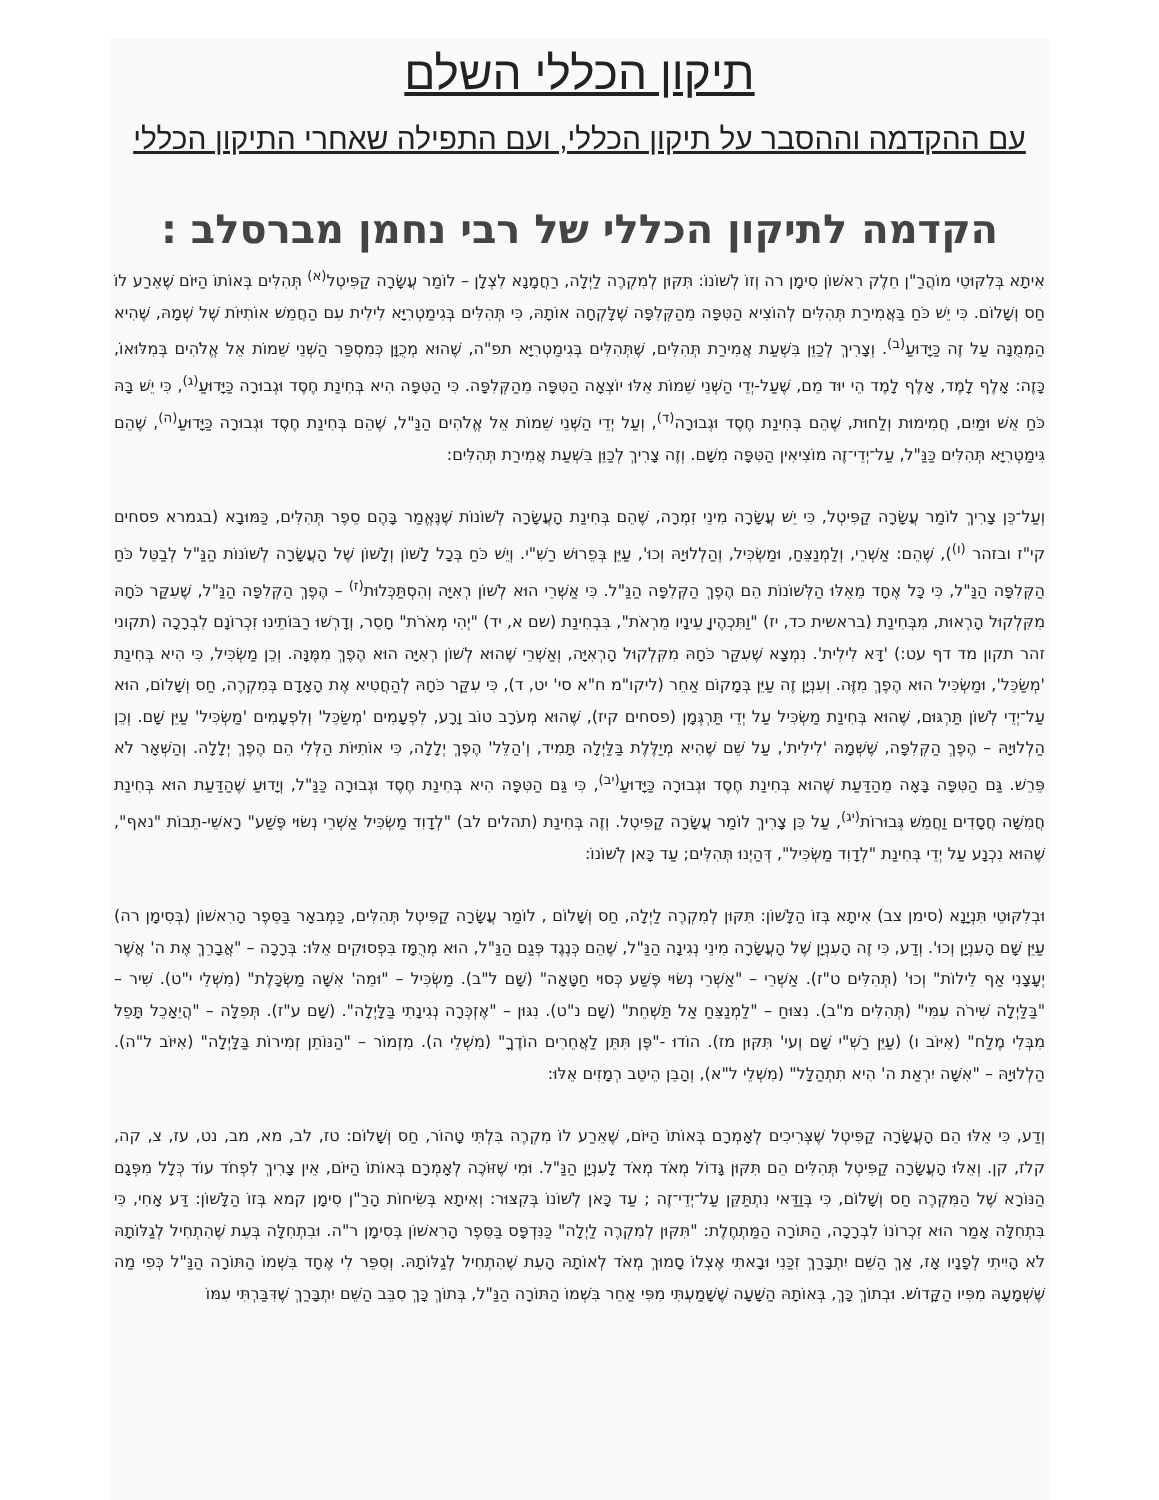תיקון הכללי השלם
עם ההקדמה וההסבר על תיקון הכללי, ועם התפילה שאחרי התיקון הכללי
הקדמה לתיקון הכללי של רבי נחמן מברסלב :
אִיתָא בְּלִקּוּטֵי מוֹהֲרַ"ן חֵלֶק רִאשׁוֹן סִימָן רה וְזוֹ לְשׁוֹנוֹ: תִּקּוּן לְמִקְרֶה לַיְלָה, רַחֲמָנָא לִצְלָן – לוֹמַר עֲשָׂרָה קַפִּיטְל<sup>(א)</sup> תְּהִלִּים בְּאוֹתוֹ הַיּוֹם שֶׁאֵרַע לוֹ חַס וְשָׁלוֹם. כִּי יֵשׁ כֹּחַ בַּאֲמִירַת תְּהִלִּים לְהוֹצִיא הַטִּפָּה מֵהַקְּלִפָּה שֶׁלָּקְחָה אוֹתָהּ, כִּי תְּהִלִּים בְּגִימַטְרִיָּא לִילִית עִם הַחֲמֵשׁ אוֹתִיּוֹת שֶׁל שְׁמָהּ, שֶׁהִיא הַמְמֻנָּה עַל זֶה כַּיָּדוּעַ<sup>(ב)</sup>. וְצָרִיךְ לְכַוֵּן בִּשְׁעַת אֲמִירַת תְּהִלִּים, שֶׁתְּהִלִּים בְּגִימַטְרִיָּא תפ"ה, שֶׁהוּא מְכֻוָּן כְּמִסְפַּר הַשְּׁנֵי שֵׁמוֹת אֵל אֱלֹהִים בְּמִלּוּאוֹ, כָּזֶה: אָלֶף לָמֶד, אָלֶף לָמֶד הֵי יוּד מֵם, שֶׁעַל-יְדֵי הַשְּׁנֵי שֵׁמוֹת אֵלּוּ יוֹצְאָה הַטִּפָּה מֵהַקְּלִפָּה. כִּי הַטִּפָּה הִיא בְּחִינַת חֶסֶד וּגְבוּרָה כַּיָּדוּעַ<sup>(ג)</sup>, כִּי יֵשׁ בָּהּ כֹּחַ אֵשׁ וּמַיִם, חֲמִימוּת וְלַחוּת, שֶׁהֵם בְּחִינַת חֶסֶד וּגְבוּרָה<sup>(ד)</sup>, וְעַל יְדֵי הַשְּׁנֵי שֵׁמוֹת אֵל אֱלֹהִים הַנַּ"ל, שֶׁהֵם בְּחִינַת חֶסֶד וּגְבוּרָה כַּיָּדוּעַ<sup>(ה)</sup>, שֶׁהֵם גִּימַטְרִיָּא תְּהִלִּים כַּנַּ"ל, עַל־יְדֵי־זֶה מוֹצִיאִין הַטִּפָּה מִשָּׁם. וְזֶה צָרִיךְ לְכַוֵּן בִּשְׁעַת אֲמִירַת תְּהִלִּים:
וְעַל־כֵּן צָרִיךְ לוֹמַר עֲשָׂרָה קַפִּיטְל, כִּי יֵשׁ עֲשָׂרָה מִינֵי זִמְרָה, שֶׁהֵם בְּחִינַת הָעֲשָׂרָה לְשׁוֹנוֹת שֶׁנֶּאֱמַר בָּהֶם סֵפֶר תְּהִלִּים, כַּמּוּבָא (בגמרא פסחים קי"ז ובזהר <sup>(ו)</sup>), שֶׁהֵם: אַשְׁרֵי, וְלַמְנַצֵּחַ, וּמַשְׂכִּיל, וְהַלְלוּיָהּ וְכוּ', עַיֵּן בְּפֵרוּשׁ רַשִׁ"י. וְיֵשׁ כֹּחַ בְּכָל לָשׁוֹן וְלָשׁוֹן שֶׁל הָעֲשָׂרָה לְשׁוֹנוֹת הַנַּ"ל לְבַטֵּל כֹּחַ הַקְּלִפָּה הַנַּ"ל, כִּי כָּל אֶחָד מֵאֵלּוּ הַלְּשׁוֹנוֹת הֵם הֶפֶךְ הַקְּלִפָּה הַנַּ"ל. כִּי אַשְׁרֵי הוּא לְשׁוֹן רְאִיָּה וְהִסְתַּכְּלוּת<sup>(ז)</sup> – הֶפֶךְ הַקְּלִפָּה הַנַּ"ל, שֶׁעִקַּר כֹּחָהּ מִקִּלְקוּל הָרְאוּת, מִבְּחִינַת (בראשית כד, יז) "וַתִּכְהֶיןָ עֵינָיו מֵרְאֹת", בִּבְחִינַת (שם א, יד) "יְהִי מְאֹרֹת" חָסֵר, וְדָרְשׁוּ רַבּוֹתֵינוּ זִכְרוֹנָם לִבְרָכָה (תקוני זהר תקון מד דף עט:) 'דָּא לִילִית'. נִמְצָא שֶׁעִקַּר כֹּחָהּ מִקִּלְקוּל הָרְאִיָּה, וְאַשְׁרֵי שֶׁהוּא לְשׁוֹן רְאִיָּה הוּא הֶפֶךְ מִמֶּנָּה. וְכֵן מַשְׂכִּיל, כִּי הִיא בְּחִינַת 'מְשַׂכֵּל', וּמַשְׂכִּיל הוּא הֶפֶךְ מִזֶּה. וְעִנְיָן זֶה עַיֵּן בְּמָקוֹם אַחֵר (ליקו"מ ח"א סי' יט, ד), כִּי עִקַּר כֹּחָהּ לְהַחֲטִיא אֶת הָאָדָם בְּמִקְרֶה, חַס וְשָׁלוֹם, הוּא עַל־יְדֵי לְשׁוֹן תַּרְגּוּם, שֶׁהוּא בְּחִינַת מַשְׂכִּיל עַל יְדֵי תַּרְגְּמָן (פסחים קיז), שֶׁהוּא מְעֹרָב טוֹב וָרָע, לִפְעָמִים 'מְשַׂכֵּל' וְלִפְעָמִים 'מַשְׂכִּיל' עַיֵּן שָׁם. וְכֵן הַלְלוּיָהּ – הֶפֶךְ הַקְּלִפָּה, שֶׁשְּׁמָהּ 'לִילִית', עַל שֵׁם שֶׁהִיא מְיַלֶּלֶת בַּלַּיְלָה תָּמִיד, וְ'הַלֵּל' הֶפֶךְ יְלָלָה, כִּי אוֹתִיּוֹת הַלְּלִי הֵם הֶפֶךְ יְלָלָה. וְהַשְּׁאָר לֹא פֵּרֵשׁ. גַּם הַטִּפָּה בָּאָה מֵהַדַּעַת שֶׁהוּא בְּחִינַת חֶסֶד וּגְבוּרָה כַּיָּדוּעַ<sup>(יב)</sup>, כִּי גַּם הַטִּפָּה הִיא בְּחִינַת חֶסֶד וּגְבוּרָה כַּנַּ"ל, וְיָדוּעַ שֶׁהַדַּעַת הוּא בְּחִינַת חֲמִשָּׁה חֲסָדִים וַחֲמֵשׁ גְּבוּרוֹת<sup>(יג)</sup>, עַל כֵּן צָרִיךְ לוֹמַר עֲשָׂרָה קַפִּיטְל. וְזֶה בְּחִינַת (תהלים לב) "לְדָוִד מַשְׂכִּיל אַשְׁרֵי נְשׂוּי פֶּשַׁע" רָאשֵׁי-תֵבוֹת "נאף", שֶׁהוּא נִכְנָע עַל יְדֵי בְּחִינַת "לְדָוִד מַשְׂכִּיל", דְּהַיְנוּ תְּהִלִּים; עַד כָּאן לְשׁוֹנוֹ:
וּבְלִקּוּטֵי תִּנְיָנָא (סימן צב) אִיתָא בְּזוֹ הַלָּשׁוֹן: תִּקּוּן לְמִקְרֶה לַיְלָה, חַס וְשָׁלוֹם , לוֹמַר עֲשָׂרָה קַפִּיטְל תְּהִלִּים, כַּמְבאָר בַּסֵּפֶר הָרִאשׁוֹן (בְּסִימָן רה) עַיֵּן שָׁם הָעִנְיָן וְכוּ'. וְדַע, כִּי זֶה הָעִנְיָן שֶׁל הָעֲשָׂרָה מִינֵי נְגִינָה הַנַּ"ל, שֶׁהֵם כְּנֶגֶד פְּגַם הַנַּ"ל, הוּא מְרֻמָּז בִּפְסוּקִים אֵלּוּ: בְּרָכָה – "אֲבָרֵךְ אֶת ה' אֲשֶׁר יְעָצָנִי אַף לֵילוֹת" וְכוּ' (תְּהִלִּים ט"ז). אַשְׁרֵי – "אַשְׁרֵי נְשׂוּי פֶּשַׁע כְּסוּי חַטָּאָה" (שָׁם ל"ב). מַשְׂכִּיל – "וּמֵה' אִשָּׁה מַשְׂכָּלֶת" (מִשְׁלֵי י"ט). שִׁיר – "בַּלַּיְלָה שִׁירֹה עִמִּי" (תְּהִלִּים מ"ב). נִצּוּחַ – "לַמְנַצֵּחַ אַל תַּשְׁחֵת" (שָׁם נ"ט). נִגּוּן – "אֶזְכְּרָה נְגִינָתִי בַּלָּיְלָה". (שָׁם ע"ז). תְּפִלָּה – "הֲיֵאָכֵל תָּפֵל מִבְּלִי מֶלַח" (אִיּוֹב ו) (עַיֵּן רַשִׁ"י שָׁם וְעי' תִּקּוּן מז). הוֹדוּ -"פֶּן תִּתֵּן לַאֲחֵרִים הוֹדֶךָ" (מִשְׁלֵי ה). מִזְמוֹר – "הַנּוֹתֵן זְמִירוֹת בַּלָּיְלָה" (אִיּוֹב ל"ה). הַלְלוּיָהּ – "אִשָּׁה יִרְאַת ה' הִיא תִתְהַלָּל" (מִשְׁלֵי ל"א), וְהָבֵן הֵיטֵב רְמָזִים אֵלּוּ:
וְדַע, כִּי אֵלּוּ הֵם הָעֲשָׂרָה קַפִּיטְל שֶׁצְּרִיכִים לְאָמְרָם בְּאוֹתוֹ הַיּוֹם, שֶׁאֵרַע לוֹ מִקְרֶה בִּלְתִּי טָהוֹר, חַס וְשָׁלוֹם: טז, לב, מא, מב, נט, עז, צ, קה, קלז, קן. וְאֵלּוּ הָעֲשָׂרָה קַפִּיטְל תְּהִלִּים הֵם תִּקּוּן גָּדוֹל מְאֹד מְאֹד לָעִנְיָן הַנַּ"ל. וּמִי שֶׁזּוֹכֶה לְאָמְרָם בְּאוֹתוֹ הַיּוֹם, אֵין צָרִיךְ לִפְחֹד עוֹד כְּלָל מִפְּגָם הַנּוֹרָא שֶׁל הַמִּקְרֶה חַס וְשָׁלוֹם, כִּי בְּוַדַּאי נִתְתַּקֵּן עַל־יְדֵי־זֶה ; עַד כָּאן לְשׁוֹנוֹ בְּקִצּוּר: וְאִיתָא בְּשִׂיחוֹת הָרַ"ן סִימָן קמא בְּזוֹ הַלָּשׁוֹן: דַּע אָחִי, כִּי בִּתְחִלָּה אָמַר הוּא זִכְרוֹנוֹ לִבְרָכָה, הַתּוֹרָה הַמַּתְחֶלֶת: "תִּקּוּן לְמִקְרֶה לַיְלָה" כַּנִּדְפָּס בַּסֵּפֶר הָרִאשׁוֹן בְּסִימָן ר"ה. וּבִתְחִלָּה בְּעֵת שֶׁהִתְחִיל לְגַלּוֹתָהּ לֹא הָיִיתִי לְפָנָיו אָז, אַךְ הַשֵּׁם יִתְבָּרַךְ זִכַּנִי וּבָאתִי אֶצְלוֹ סָמוּךְ מְאֹד לְאוֹתָהּ הָעֵת שֶׁהִתְחִיל לְגַלּוֹתָהּ. וְסִפֵּר לִי אֶחָד בִּשְׁמוֹ הַתּוֹרָה הַנַּ"ל כְּפִי מַה שֶּׁשְּׁמָעָהּ מִפִּיו הַקָּדוֹשׁ. וּבְתוֹךְ כָּךְ, בְּאוֹתָהּ הַשָּׁעָה שֶׁשָּׁמַעְתִּי מִפִּי אַחֵר בִּשְׁמוֹ הַתּוֹרָה הַנַּ"ל, בְּתוֹךְ כָּךְ סִבֵּב הַשֵּׁם יִתְבָּרַךְ שֶׁדִּבַּרְתִּי עִמּוֹ